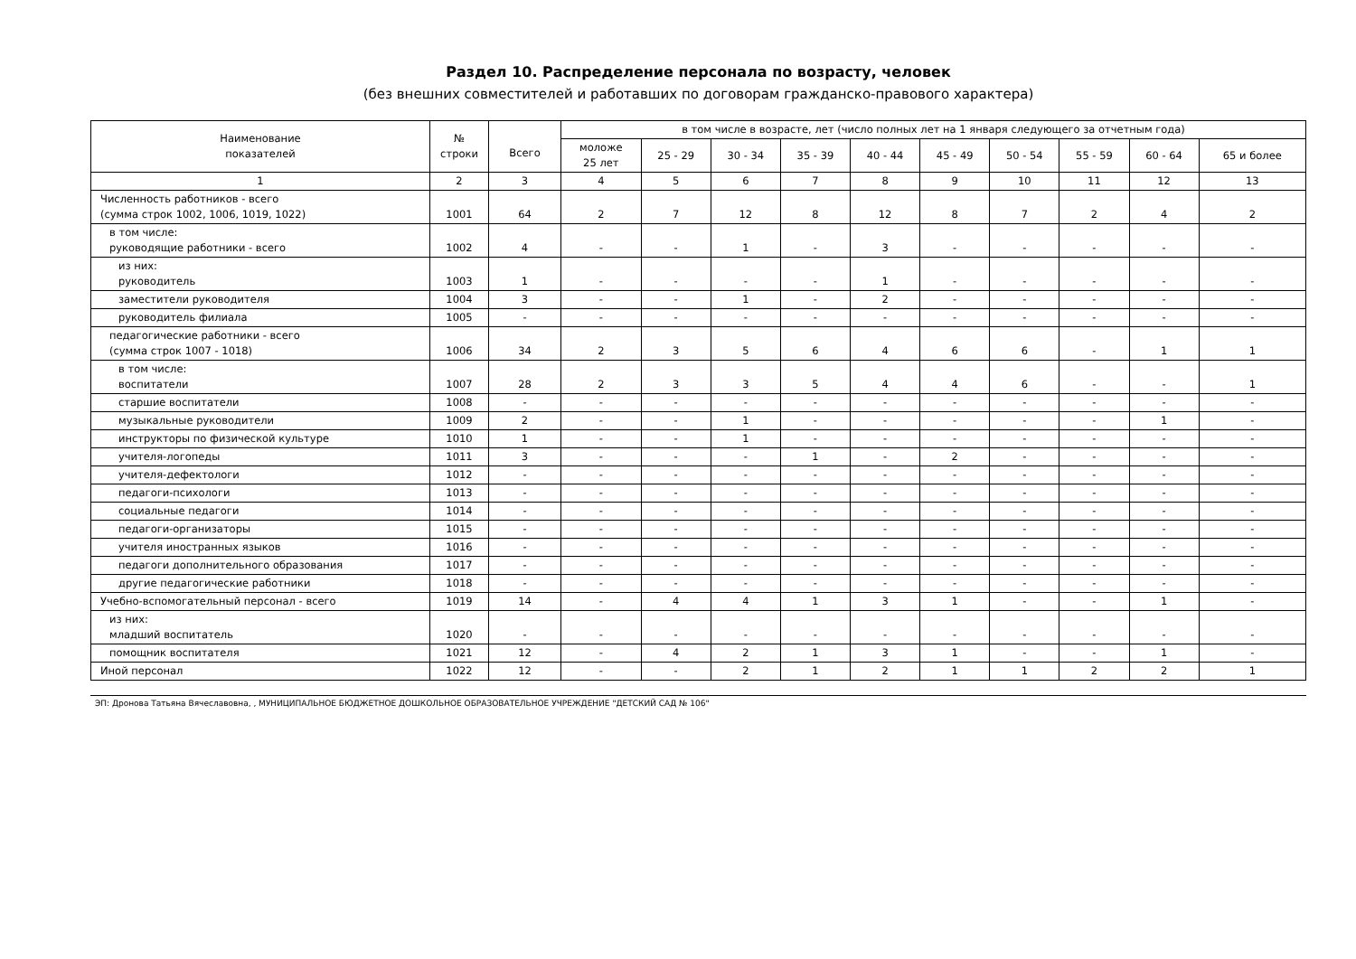Раздел 10. Распределение персонала по возрасту, человек
(без внешних совместителей и работавших по договорам гражданско-правового характера)
| Наименование показателей | № строки | Всего | в том числе в возрасте, лет (число полных лет на 1 января следующего за отчетным года) | | | | | | | | | |
| --- | --- | --- | --- | --- | --- | --- | --- | --- | --- | --- | --- | --- |
| | | | моложе 25 лет | 25 - 29 | 30 - 34 | 35 - 39 | 40 - 44 | 45 - 49 | 50 - 54 | 55 - 59 | 60 - 64 | 65 и более |
| 1 | 2 | 3 | 4 | 5 | 6 | 7 | 8 | 9 | 10 | 11 | 12 | 13 |
| Численность работников - всего (сумма строк 1002, 1006, 1019, 1022) | 1001 | 64 | 2 | 7 | 12 | 8 | 12 | 8 | 7 | 2 | 4 | 2 |
| в том числе: руководящие работники - всего | 1002 | 4 | - | - | 1 | - | 3 | - | - | - | - | - |
| из них: руководитель | 1003 | 1 | - | - | - | - | 1 | - | - | - | - | - |
| заместители руководителя | 1004 | 3 | - | - | 1 | - | 2 | - | - | - | - | - |
| руководитель филиала | 1005 | - | - | - | - | - | - | - | - | - | - | - |
| педагогические работники - всего (сумма строк 1007 - 1018) | 1006 | 34 | 2 | 3 | 5 | 6 | 4 | 6 | 6 | - | 1 | 1 |
| в том числе: воспитатели | 1007 | 28 | 2 | 3 | 3 | 5 | 4 | 4 | 6 | - | - | 1 |
| старшие воспитатели | 1008 | - | - | - | - | - | - | - | - | - | - | - |
| музыкальные руководители | 1009 | 2 | - | - | 1 | - | - | - | - | - | 1 | - |
| инструкторы по физической культуре | 1010 | 1 | - | - | 1 | - | - | - | - | - | - | - |
| учителя-логопеды | 1011 | 3 | - | - | - | 1 | - | 2 | - | - | - | - |
| учителя-дефектологи | 1012 | - | - | - | - | - | - | - | - | - | - | - |
| педагоги-психологи | 1013 | - | - | - | - | - | - | - | - | - | - | - |
| социальные педагоги | 1014 | - | - | - | - | - | - | - | - | - | - | - |
| педагоги-организаторы | 1015 | - | - | - | - | - | - | - | - | - | - | - |
| учителя иностранных языков | 1016 | - | - | - | - | - | - | - | - | - | - | - |
| педагоги дополнительного образования | 1017 | - | - | - | - | - | - | - | - | - | - | - |
| другие педагогические работники | 1018 | - | - | - | - | - | - | - | - | - | - | - |
| Учебно-вспомогательный персонал - всего | 1019 | 14 | - | 4 | 4 | 1 | 3 | 1 | - | - | 1 | - |
| из них: младший воспитатель | 1020 | - | - | - | - | - | - | - | - | - | - | - |
| помощник воспитателя | 1021 | 12 | - | 4 | 2 | 1 | 3 | 1 | - | - | 1 | - |
| Иной персонал | 1022 | 12 | - | - | 2 | 1 | 2 | 1 | 1 | 2 | 2 | 1 |
ЭП: Дронова Татьяна Вячеславовна, , МУНИЦИПАЛЬНОЕ БЮДЖЕТНОЕ ДОШКОЛЬНОЕ ОБРАЗОВАТЕЛЬНОЕ УЧРЕЖДЕНИЕ "ДЕТСКИЙ САД № 106"